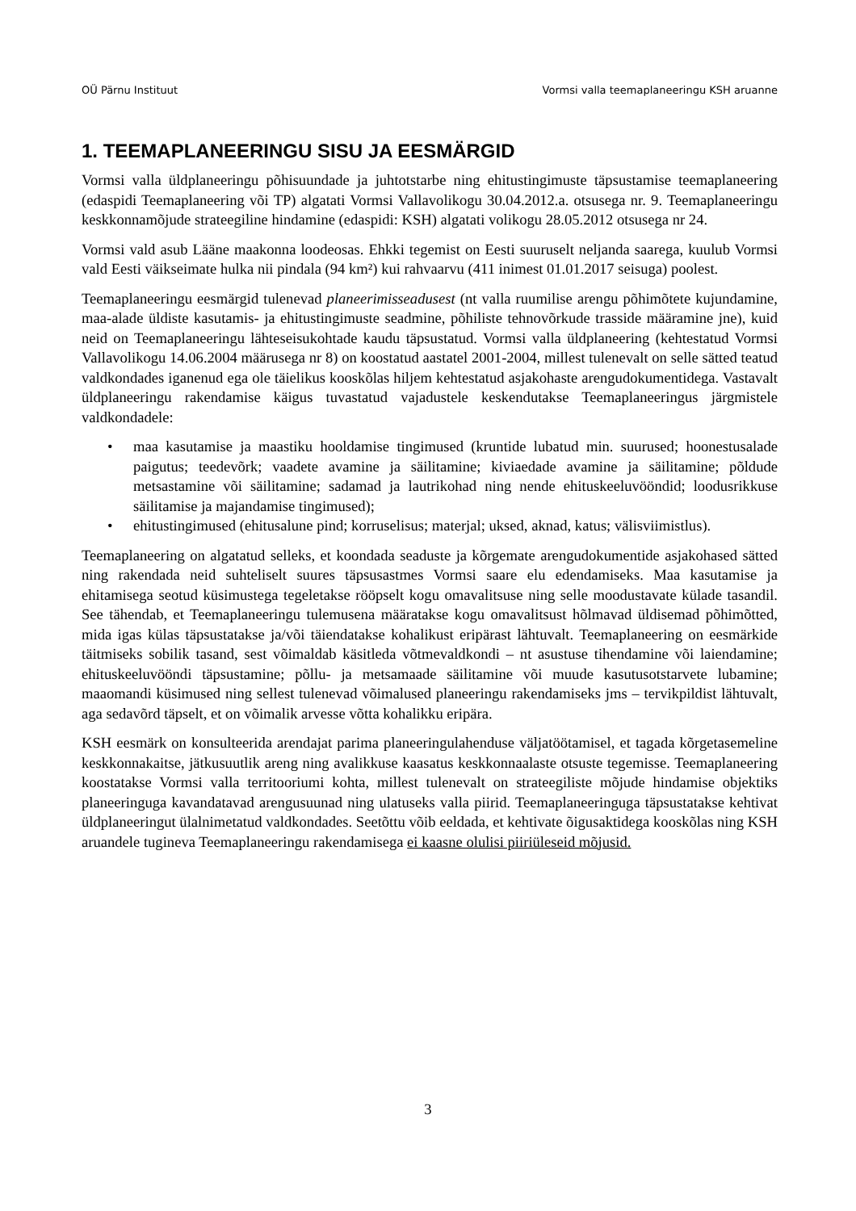OÜ Pärnu Instituut Vormsi valla teemaplaneeringu KSH aruanne
1. TEEMAPLANEERINGU SISU JA EESMÄRGID
Vormsi valla üldplaneeringu põhisuundade ja juhtotstarbe ning ehitustingimuste täpsustamise teemaplaneering (edaspidi Teemaplaneering või TP) algatati Vormsi Vallavolikogu 30.04.2012.a. otsusega nr. 9. Teemaplaneeringu keskkonnamõjude strateegiline hindamine (edaspidi: KSH) algatati volikogu 28.05.2012 otsusega nr 24.
Vormsi vald asub Lääne maakonna loodeosas. Ehkki tegemist on Eesti suuruselt neljanda saarega, kuulub Vormsi vald Eesti väikseimate hulka nii pindala (94 km²) kui rahvaarvu (411 inimest 01.01.2017 seisuga) poolest.
Teemaplaneeringu eesmärgid tulenevad planeerimisseadusest (nt valla ruumilise arengu põhimõtete kujundamine, maa-alade üldiste kasutamis- ja ehitustingimuste seadmine, põhiliste tehnovõrkude trasside määramine jne), kuid neid on Teemaplaneeringu lähteseisukohtade kaudu täpsustatud. Vormsi valla üldplaneering (kehtestatud Vormsi Vallavolikogu 14.06.2004 määrusega nr 8) on koostatud aastatel 2001-2004, millest tulenevalt on selle sätted teatud valdkondades iganenud ega ole täielikus kooskõlas hiljem kehtestatud asjakohaste arengudokumentidega. Vastavalt üldplaneeringu rakendamise käigus tuvastatud vajadustele keskendutakse Teemaplaneeringus järgmistele valdkondadele:
• maa kasutamise ja maastiku hooldamise tingimused (kruntide lubatud min. suurused; hoonestusalade paigutus; teedevõrk; vaadete avamine ja säilitamine; kiviaedade avamine ja säilitamine; põldude metsastamine või säilitamine; sadamad ja lautrikohad ning nende ehituskeeluvööndid; loodusrikkuse säilitamise ja majandamise tingimused);
• ehitustingimused (ehitusalune pind; korruselisus; materjal; uksed, aknad, katus; välisviimistlus).
Teemaplaneering on algatatud selleks, et koondada seaduste ja kõrgemate arengudokumentide asjakohased sätted ning rakendada neid suhteliselt suures täpsusastmes Vormsi saare elu edendamiseks. Maa kasutamise ja ehitamisega seotud küsimustega tegeletakse rööpselt kogu omavalitsuse ning selle moodustavate külade tasandil. See tähendab, et Teemaplaneeringu tulemusena määratakse kogu omavalitsust hõlmavad üldisemad põhimõtted, mida igas külas täpsustatakse ja/või täiendatakse kohalikust eripärast lähtuvalt. Teemaplaneering on eesmärkide täitmiseks sobilik tasand, sest võimaldab käsitleda võtmevaldkondi – nt asustuse tihendamine või laiendamine; ehituskeeluvööndi täpsustamine; põllu- ja metsamaade säilitamine või muude kasutusotstarvete lubamine; maaomandi küsimused ning sellest tulenevad võimalused planeeringu rakendamiseks jms – tervikpildist lähtuvalt, aga sedavõrd täpselt, et on võimalik arvesse võtta kohalikku eripära.
KSH eesmärk on konsulteerida arendajat parima planeeringulahenduse väljatöötamisel, et tagada kõrgetasemeline keskkonnakaitse, jätkusuutlik areng ning avalikkuse kaasatus keskkonnaalaste otsuste tegemisse. Teemaplaneering koostatakse Vormsi valla territooriumi kohta, millest tulenevalt on strateegiliste mõjude hindamise objektiks planeeringuga kavandatavad arengusuunad ning ulatuseks valla piirid. Teemaplaneeringuga täpsustatakse kehtivat üldplaneeringut ülalnimetatud valdkondades. Seetõttu võib eeldada, et kehtivate õigusaktidega kooskõlas ning KSH aruandele tugineva Teemaplaneeringu rakendamisega ei kaasne olulisi piiriüleseid mõjusid.
3